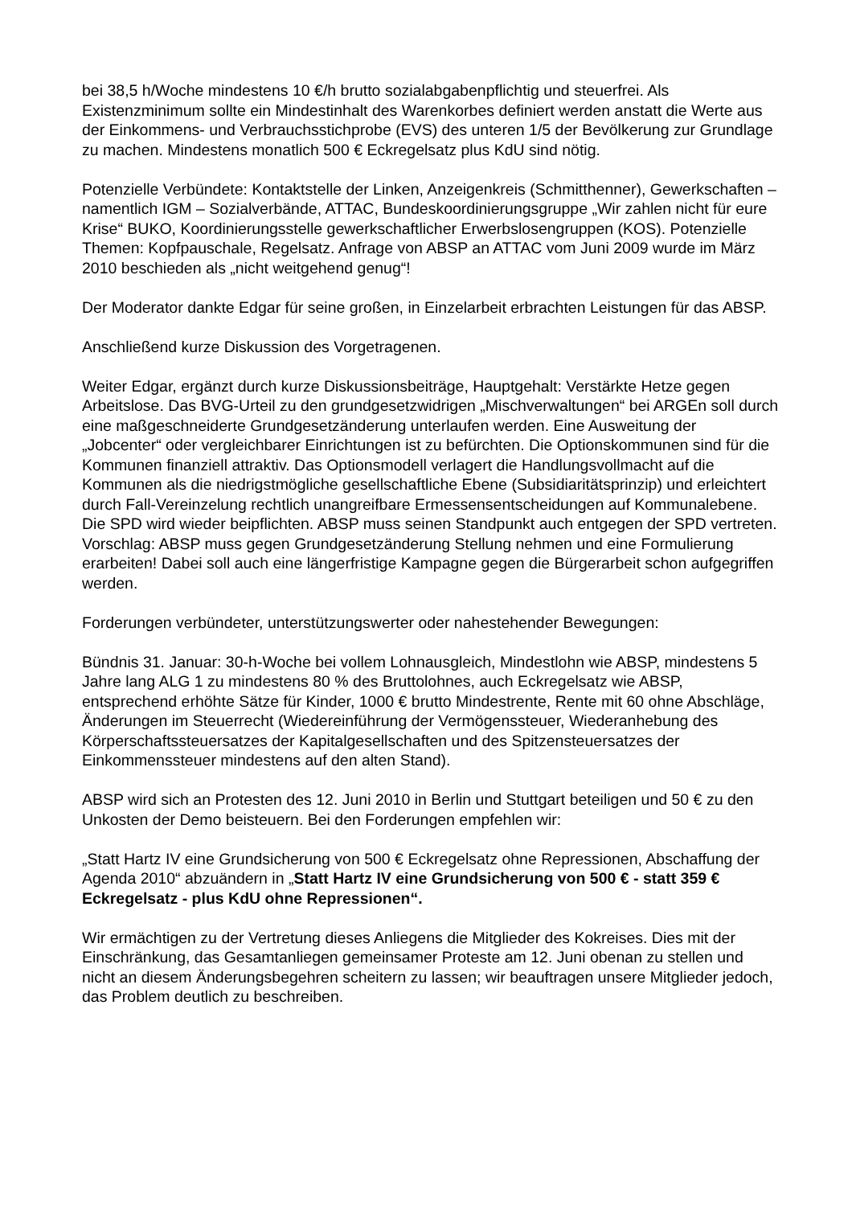bei 38,5 h/Woche mindestens 10 €/h brutto sozialabgabenpflichtig und steuerfrei. Als Existenzminimum sollte ein Mindestinhalt des Warenkorbes definiert werden anstatt die Werte aus der Einkommens- und Verbrauchsstichprobe (EVS) des unteren 1/5 der Bevölkerung zur Grundlage zu machen. Mindestens monatlich 500 € Eckregelsatz plus KdU sind nötig.
Potenzielle Verbündete: Kontaktstelle der Linken, Anzeigenkreis (Schmitthenner), Gewerkschaften – namentlich IGM – Sozialverbände, ATTAC, Bundeskoordinierungsgruppe „Wir zahlen nicht für eure Krise“ BUKO, Koordinierungsstelle gewerkschaftlicher Erwerbslosengruppen (KOS). Potenzielle Themen: Kopfpauschale, Regelsatz. Anfrage von ABSP an ATTAC vom Juni 2009 wurde im März 2010 beschieden als „nicht weitgehend genug“!
Der Moderator dankte Edgar für seine großen, in Einzelarbeit erbrachten Leistungen für das ABSP.
Anschließend kurze Diskussion des Vorgetragenen.
Weiter Edgar, ergänzt durch kurze Diskussionsbeiträge, Hauptgehalt: Verstärkte Hetze gegen Arbeitslose. Das BVG-Urteil zu den grundgesetzwidrigen „Mischverwaltungen“ bei ARGEn soll durch eine maßgeschneiderte Grundgesetzänderung unterlaufen werden. Eine Ausweitung der „Jobcenter“ oder vergleichbarer Einrichtungen ist zu befürchten. Die Optionskommunen sind für die Kommunen finanziell attraktiv. Das Optionsmodell verlagert die Handlungsvollmacht auf die Kommunen als die niedrigstmögliche gesellschaftliche Ebene (Subsidiaritätsprinzip) und erleichtert durch Fall-Vereinzelung rechtlich unangreifbare Ermessensentscheidungen auf Kommunalebene. Die SPD wird wieder beipflichten. ABSP muss seinen Standpunkt auch entgegen der SPD vertreten. Vorschlag: ABSP muss gegen Grundgesetzänderung Stellung nehmen und eine Formulierung erarbeiten! Dabei soll auch eine längerfristige Kampagne gegen die Bürgerarbeit schon aufgegriffen werden.
Forderungen verbündeter, unterstützungswerter oder nahestehender Bewegungen:
Bündnis 31. Januar: 30-h-Woche bei vollem Lohnausgleich, Mindestlohn wie ABSP, mindestens 5 Jahre lang ALG 1 zu mindestens 80 % des Bruttolohnes, auch Eckregelsatz wie ABSP, entsprechend erhöhte Sätze für Kinder, 1000 € brutto Mindestrente, Rente mit 60 ohne Abschläge, Änderungen im Steuerrecht (Wiedereinführung der Vermögenssteuer, Wiederanhebung des Körperschaftssteuersatzes der Kapitalgesellschaften und des Spitzensteuersatzes der Einkommenssteuer mindestens auf den alten Stand).
ABSP wird sich an Protesten des 12. Juni 2010 in Berlin und Stuttgart beteiligen und 50 € zu den Unkosten der Demo beisteuern. Bei den Forderungen empfehlen wir:
„Statt Hartz IV eine Grundsicherung von 500 € Eckregelsatz ohne Repressionen, Abschaffung der Agenda 2010“ abzuändern in „Statt Hartz IV eine Grundsicherung von 500 € - statt 359 € Eckregelsatz - plus KdU ohne Repressionen“.
Wir ermächtigen zu der Vertretung dieses Anliegens die Mitglieder des Kokreises. Dies mit der Einschränkung, das Gesamtanliegen gemeinsamer Proteste am 12. Juni obenan zu stellen und nicht an diesem Änderungsbegehren scheitern zu lassen; wir beauftragen unsere Mitglieder jedoch, das Problem deutlich zu beschreiben.